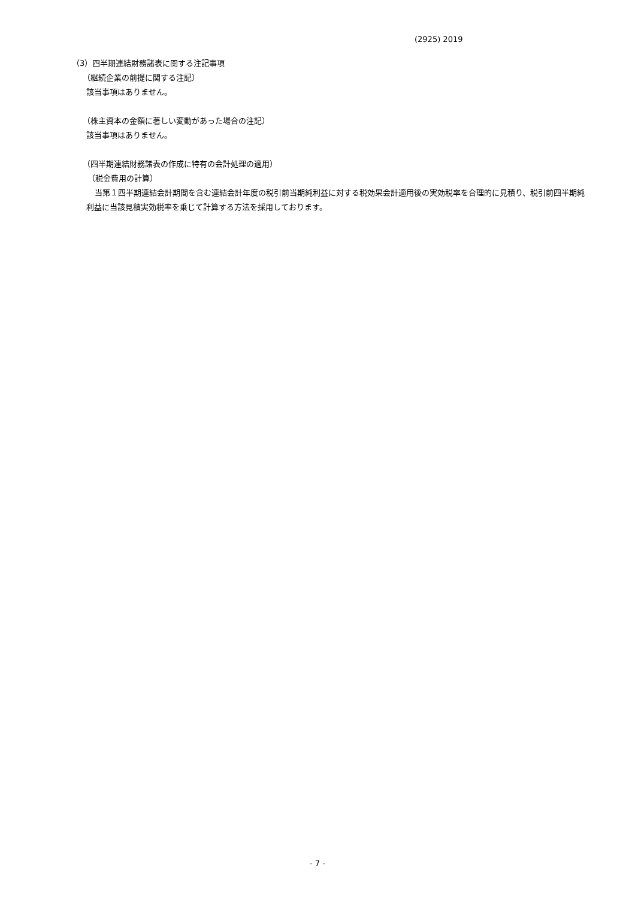(2925) 2019
（3）四半期連結財務諸表に関する注記事項
（継続企業の前提に関する注記）
該当事項はありません。
（株主資本の金額に著しい変動があった場合の注記）
該当事項はありません。
（四半期連結財務諸表の作成に特有の会計処理の適用）
（税金費用の計算）
当第１四半期連結会計期間を含む連結会計年度の税引前当期純利益に対する税効果会計適用後の実効税率を合理的に見積り、税引前四半期純利益に当該見積実効税率を乗じて計算する方法を採用しております。
- 7 -